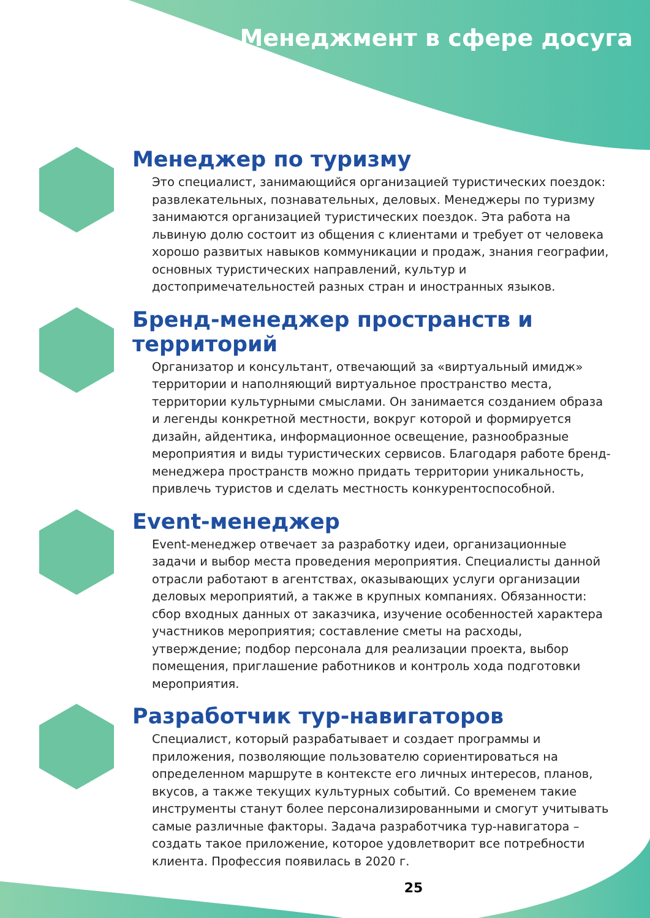Менеджмент в сфере досуга
Менеджер по туризму
Это специалист, занимающийся организацией туристических поездок: развлекательных, познавательных, деловых. Менеджеры по туризму занимаются организацией туристических поездок. Эта работа на львиную долю состоит из общения с клиентами и требует от человека хорошо развитых навыков коммуникации и продаж, знания географии, основных туристических направлений, культур и достопримечательностей разных стран и иностранных языков.
Бренд-менеджер пространств и территорий
Организатор и консультант, отвечающий за «виртуальный имидж» территории и наполняющий виртуальное пространство места, территории культурными смыслами. Он занимается созданием образа и легенды конкретной местности, вокруг которой и формируется дизайн, айдентика, информационное освещение, разнообразные мероприятия и виды туристических сервисов. Благодаря работе бренд-менеджера пространств можно придать территории уникальность, привлечь туристов и сделать местность конкурентоспособной.
Event-менеджер
Event-менеджер отвечает за разработку идеи, организационные задачи и выбор места проведения мероприятия. Специалисты данной отрасли работают в агентствах, оказывающих услуги организации деловых мероприятий, а также в крупных компаниях. Обязанности: сбор входных данных от заказчика, изучение особенностей характера участников мероприятия; составление сметы на расходы, утверждение; подбор персонала для реализации проекта, выбор помещения, приглашение работников и контроль хода подготовки мероприятия.
Разработчик тур-навигаторов
Специалист, который разрабатывает и создает программы и приложения, позволяющие пользователю сориентироваться на определенном маршруте в контексте его личных интересов, планов, вкусов, а также текущих культурных событий. Со временем такие инструменты станут более персонализированными и смогут учитывать самые различные факторы. Задача разработчика тур-навигатора – создать такое приложение, которое удовлетворит все потребности клиента. Профессия появилась в 2020 г.
25